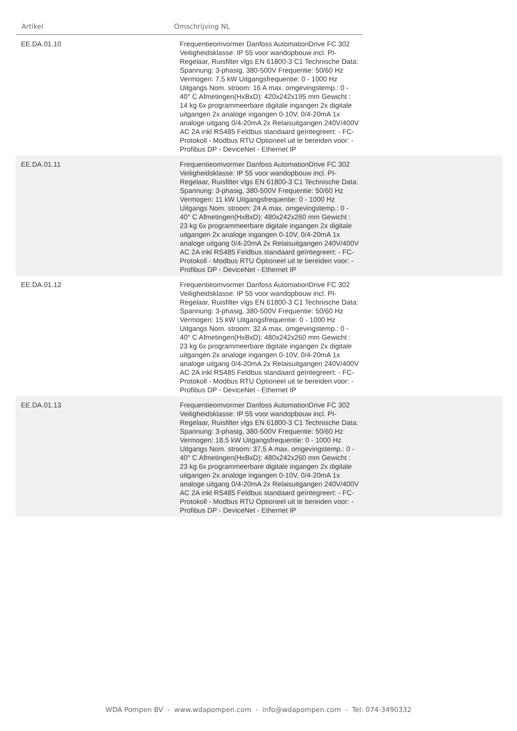Artikel Omschrijving NL
| EE.DA.01.10 | Frequentieomvormer Danfoss AutomationDrive FC 302 Veiligheidsklasse: IP 55 voor wandopbouw incl. PI-Regelaar, Ruisfilter vlgs EN 61800-3 C1 Technische Data: Spannung: 3-phasig, 380-500V Frequentie: 50/60 Hz Vermogen: 7,5 kW Uitgangsfrequentie: 0 - 1000 Hz Uitgangs Nom. stroom: 16 A max. omgevingstemp.: 0 - 40° C Afmetingen(HxBxD): 420x242x195 mm Gewicht : 14 kg 6x programmeerbare digitale ingangen 2x digitale uitgangen 2x analoge ingangen 0-10V, 0/4-20mA 1x analoge uitgang 0/4-20mA 2x Relaisuitgangen 240V/400V AC 2A inkl RS485 Feldbus standaard geïntegreert: - FC-Protokoll - Modbus RTU Optioneel uit te bereiden voor: - Profibus DP - DeviceNet - Ethernet IP | |
| EE.DA.01.11 | Frequentieomvormer Danfoss AutomationDrive FC 302 Veiligheidsklasse: IP 55 voor wandopbouw incl. PI-Regelaar, Ruisfilter vlgs EN 61800-3 C1 Technische Data: Spannung: 3-phasig, 380-500V Frequentie: 50/60 Hz Vermogen: 11 kW Uitgangsfrequentie: 0 - 1000 Hz Uitgangs Nom. stroom: 24 A max. omgevingstemp.: 0 - 40° C Afmetingen(HxBxD): 480x242x260 mm Gewicht : 23 kg 6x programmeerbare digitale ingangen 2x digitale uitgangen 2x analoge ingangen 0-10V, 0/4-20mA 1x analoge uitgang 0/4-20mA 2x Relaisuitgangen 240V/400V AC 2A inkl RS485 Feldbus standaard geïntegreert: - FC-Protokoll - Modbus RTU Optioneel uit te bereiden voor: - Profibus DP - DeviceNet - Ethernet IP | |
| EE.DA.01.12 | Frequentieomvormer Danfoss AutomationDrive FC 302 Veiligheidsklasse: IP 55 voor wandopbouw incl. PI-Regelaar, Ruisfilter vlgs EN 61800-3 C1 Technische Data: Spannung: 3-phasig, 380-500V Frequentie: 50/60 Hz Vermogen: 15 kW Uitgangsfrequentie: 0 - 1000 Hz Uitgangs Nom. stroom: 32 A max. omgevingstemp.: 0 - 40° C Afmetingen(HxBxD): 480x242x260 mm Gewicht : 23 kg 6x programmeerbare digitale ingangen 2x digitale uitgangen 2x analoge ingangen 0-10V, 0/4-20mA 1x analoge uitgang 0/4-20mA 2x Relaisuitgangen 240V/400V AC 2A inkl RS485 Feldbus standaard geïntegreert: - FC-Protokoll - Modbus RTU Optioneel uit te bereiden voor: - Profibus DP - DeviceNet - Ethernet IP | |
| EE.DA.01.13 | Frequentieomvormer Danfoss AutomationDrive FC 302 Veiligheidsklasse: IP 55 voor wandopbouw incl. PI-Regelaar, Ruisfilter vlgs EN 61800-3 C1 Technische Data: Spannung: 3-phasig, 380-500V Frequentie: 50/60 Hz Vermogen: 18,5 kW Uitgangsfrequentie: 0 - 1000 Hz Uitgangs Nom. stroom: 37,5 A max. omgevingstemp.: 0 - 40° C Afmetingen(HxBxD): 480x242x260 mm Gewicht : 23 kg 6x programmeerbare digitale ingangen 2x digitale uitgangen 2x analoge ingangen 0-10V, 0/4-20mA 1x analoge uitgang 0/4-20mA 2x Relaisuitgangen 240V/400V AC 2A inkl RS485 Feldbus standaard geïntegreert: - FC-Protokoll - Modbus RTU Optioneel uit te bereiden voor: - Profibus DP - DeviceNet - Ethernet IP | |
WDA Pompen BV - www.wdapompen.com - info@wdapompen.com - Tel: 074-3490332